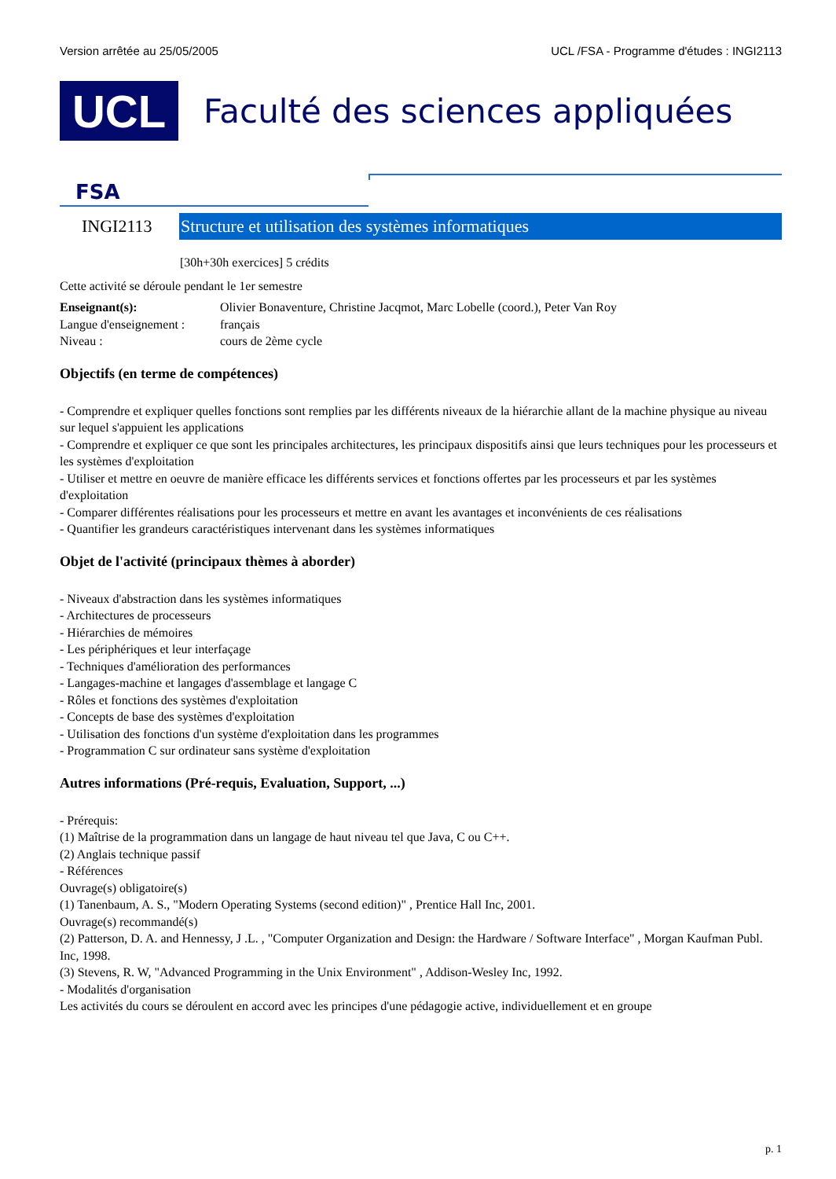Version arrêtée au 25/05/2005 UCL /FSA - Programme d'études : INGI2113
UCL
Faculté des sciences appliquées
FSA
INGI2113
Structure et utilisation des systèmes informatiques
[30h+30h exercices] 5 crédits
Cette activité se déroule pendant le 1er semestre
Enseignant(s): Olivier Bonaventure, Christine Jacqmot, Marc Lobelle (coord.), Peter Van Roy Langue d'enseignement : français Niveau : cours de 2ème cycle
Objectifs (en terme de compétences)
- Comprendre et expliquer quelles fonctions sont remplies par les différents niveaux de la hiérarchie allant de la machine physique au niveau sur lequel s'appuient les applications
- Comprendre et expliquer ce que sont les principales architectures, les principaux dispositifs ainsi que leurs techniques pour les processeurs et les systèmes d'exploitation
- Utiliser et mettre en oeuvre de manière efficace les différents services et fonctions offertes par les processeurs et par les systèmes d'exploitation
- Comparer différentes réalisations pour les processeurs et mettre en avant les avantages et inconvénients de ces réalisations
- Quantifier les grandeurs caractéristiques intervenant dans les systèmes informatiques
Objet de l'activité (principaux thèmes à aborder)
- Niveaux d'abstraction dans les systèmes informatiques
- Architectures de processeurs
- Hiérarchies de mémoires
- Les périphériques et leur interfaçage
- Techniques d'amélioration des performances
- Langages-machine et langages d'assemblage et langage C
- Rôles et fonctions des systèmes d'exploitation
- Concepts de base des systèmes d'exploitation
- Utilisation des fonctions d'un système d'exploitation dans les programmes
- Programmation C sur ordinateur sans système d'exploitation
Autres informations (Pré-requis, Evaluation, Support, ...)
- Prérequis:
(1) Maîtrise de la programmation dans un langage de haut niveau tel que Java, C ou C++.
(2) Anglais technique passif
- Références
Ouvrage(s) obligatoire(s)
(1) Tanenbaum, A. S., "Modern Operating Systems (second edition)" , Prentice Hall Inc, 2001.
Ouvrage(s) recommandé(s)
(2) Patterson, D. A. and Hennessy, J .L. , "Computer Organization and Design: the Hardware / Software Interface" , Morgan Kaufman Publ. Inc, 1998.
(3) Stevens, R. W, "Advanced Programming in the Unix Environment" , Addison-Wesley Inc, 1992.
- Modalités d'organisation
Les activités du cours se déroulent en accord avec les principes d'une pédagogie active, individuellement et en groupe
p. 1